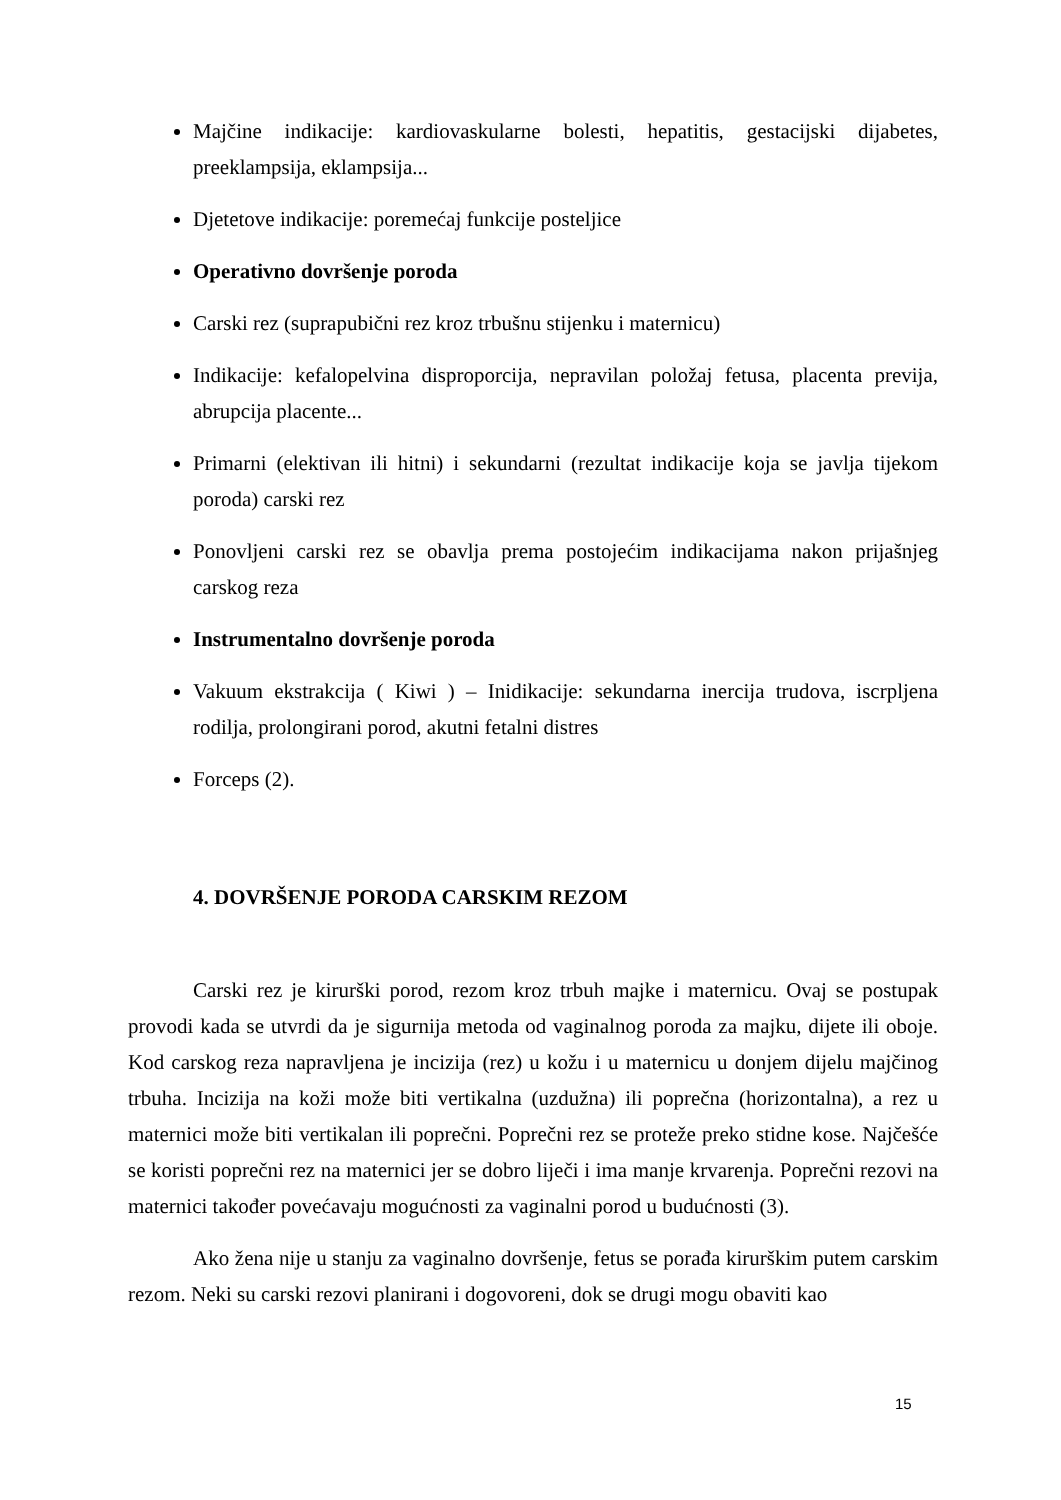Majčine indikacije: kardiovaskularne bolesti, hepatitis, gestacijski dijabetes, preeklampsija, eklampsija...
Djetetove indikacije: poremećaj funkcije posteljice
Operativno dovršenje poroda
Carski rez (suprapubični rez kroz trbušnu stijenku i maternicu)
Indikacije: kefalopelvina disproporcija, nepravilan položaj fetusa, placenta previja, abrupcija placente...
Primarni (elektivan ili hitni) i sekundarni (rezultat indikacije koja se javlja tijekom poroda) carski rez
Ponovljeni carski rez se obavlja prema postojećim indikacijama nakon prijašnjeg carskog reza
Instrumentalno dovršenje poroda
Vakuum ekstrakcija ( Kiwi ) – Inidikacije: sekundarna inercija trudova, iscrpljena rodilja, prolongirani porod, akutni fetalni distres
Forceps (2).
4. DOVRŠENJE PORODA CARSKIM REZOM
Carski rez je kirurški porod, rezom kroz trbuh majke i maternicu. Ovaj se postupak provodi kada se utvrdi da je sigurnija metoda od vaginalnog poroda za majku, dijete ili oboje. Kod carskog reza napravljena je incizija (rez) u kožu i u maternicu u donjem dijelu majčinog trbuha. Incizija na koži može biti vertikalna (uzdužna) ili poprečna (horizontalna), a rez u maternici može biti vertikalan ili poprečni. Poprečni rez se proteže preko stidne kose. Najčešće se koristi poprečni rez na maternici jer se dobro liječi i ima manje krvarenja. Poprečni rezovi na maternici također povećavaju mogućnosti za vaginalni porod u budućnosti (3).
Ako žena nije u stanju za vaginalno dovršenje, fetus se porađa kirurškim putem carskim rezom. Neki su carski rezovi planirani i dogovoreni, dok se drugi mogu obaviti kao
15